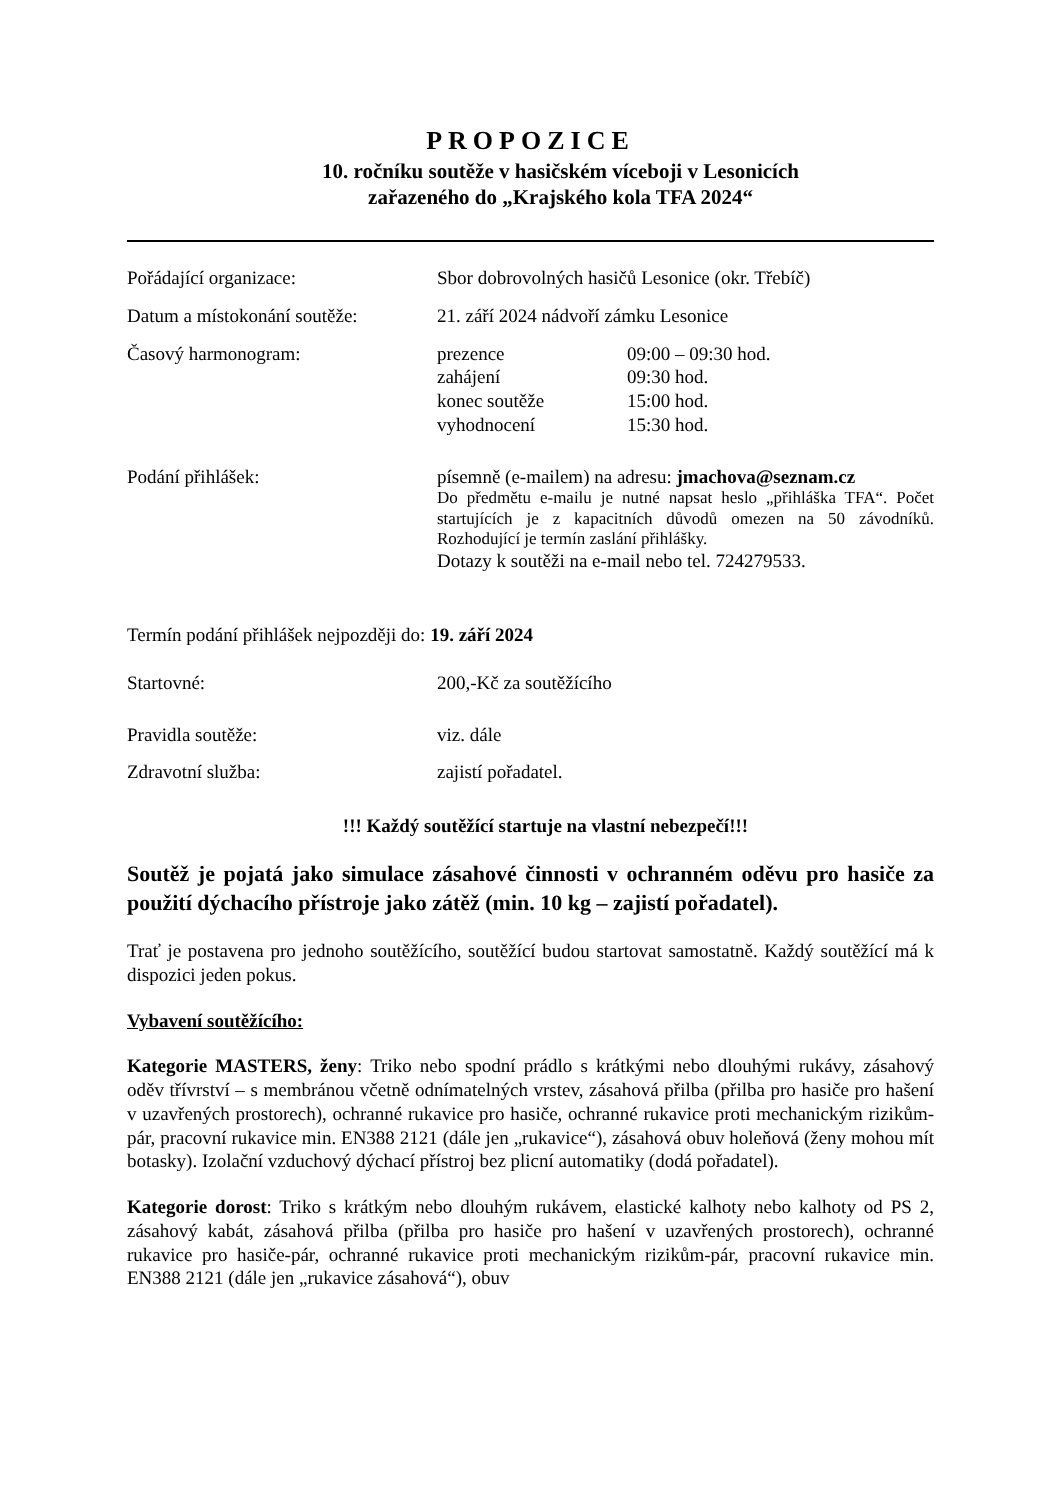PROPOZICE
10. ročníku soutěže v hasičském víceboji v Lesonicích
zařazeného do „Krajského kola TFA 2024“
Pořádající organizace: Sbor dobrovolných hasičů Lesonice (okr. Třebíč)
Datum a místokonání soutěže:
21. září 2024 nádvoří zámku Lesonice
Časový harmonogram:
| prezence | 09:00 – 09:30 hod. |
| zahájení | 09:30 hod. |
| konec soutěže | 15:00 hod. |
| vyhodnocení | 15:30 hod. |
Podání přihlášek: písemně (e-mailem) na adresu: jmachova@seznam.cz
Do předmětu e-mailu je nutné napsat heslo „přihláška TFA“. Počet startujících je z kapacitních důvodů omezen na 50 závodníků. Rozhodující je termín zaslání přihlášky.
Dotazy k soutěži na e-mail nebo tel. 724279533.
Termín podání přihlášek nejpozději do: 19. září 2024
Startovné: 200,-Kč za soutěžícího
Pravidla soutěže: viz. dále
Zdravotní služba: zajistí pořadatel.
!!! Každý soutěžící startuje na vlastní nebezpečí!!!
Soutěž je pojatá jako simulace zásahové činnosti v ochranném oděvu pro hasiče za použití dýchacího přístroje jako zátěž (min. 10 kg – zajistí pořadatel).
Trať je postavena pro jednoho soutěžícího, soutěžící budou startovat samostatně. Každý soutěžící má k dispozici jeden pokus.
Vybavení soutěžícího:
Kategorie MASTERS, ženy: Triko nebo spodní prádlo s krátkými nebo dlouhými rukávy, zásahový oděv třívrství – s membránou včetně odnímatelných vrstev, zásahová přilba (přilba pro hasiče pro hašení v uzavřených prostorech), ochranné rukavice pro hasiče, ochranné rukavice proti mechanickým rizikům-pár, pracovní rukavice min. EN388 2121 (dále jen „rukavice“), zásahová obuv holeňová (ženy mohou mít botasky). Izolační vzduchový dýchací přístroj bez plicní automatiky (dodá pořadatel).
Kategorie dorost: Triko s krátkým nebo dlouhým rukávem, elastické kalhoty nebo kalhoty od PS 2, zásahový kabát, zásahová přilba (přilba pro hasiče pro hašení v uzavřených prostorech), ochranné rukavice pro hasiče-pár, ochranné rukavice proti mechanickým rizikům-pár, pracovní rukavice min. EN388 2121 (dále jen „rukavice zásahová“), obuv